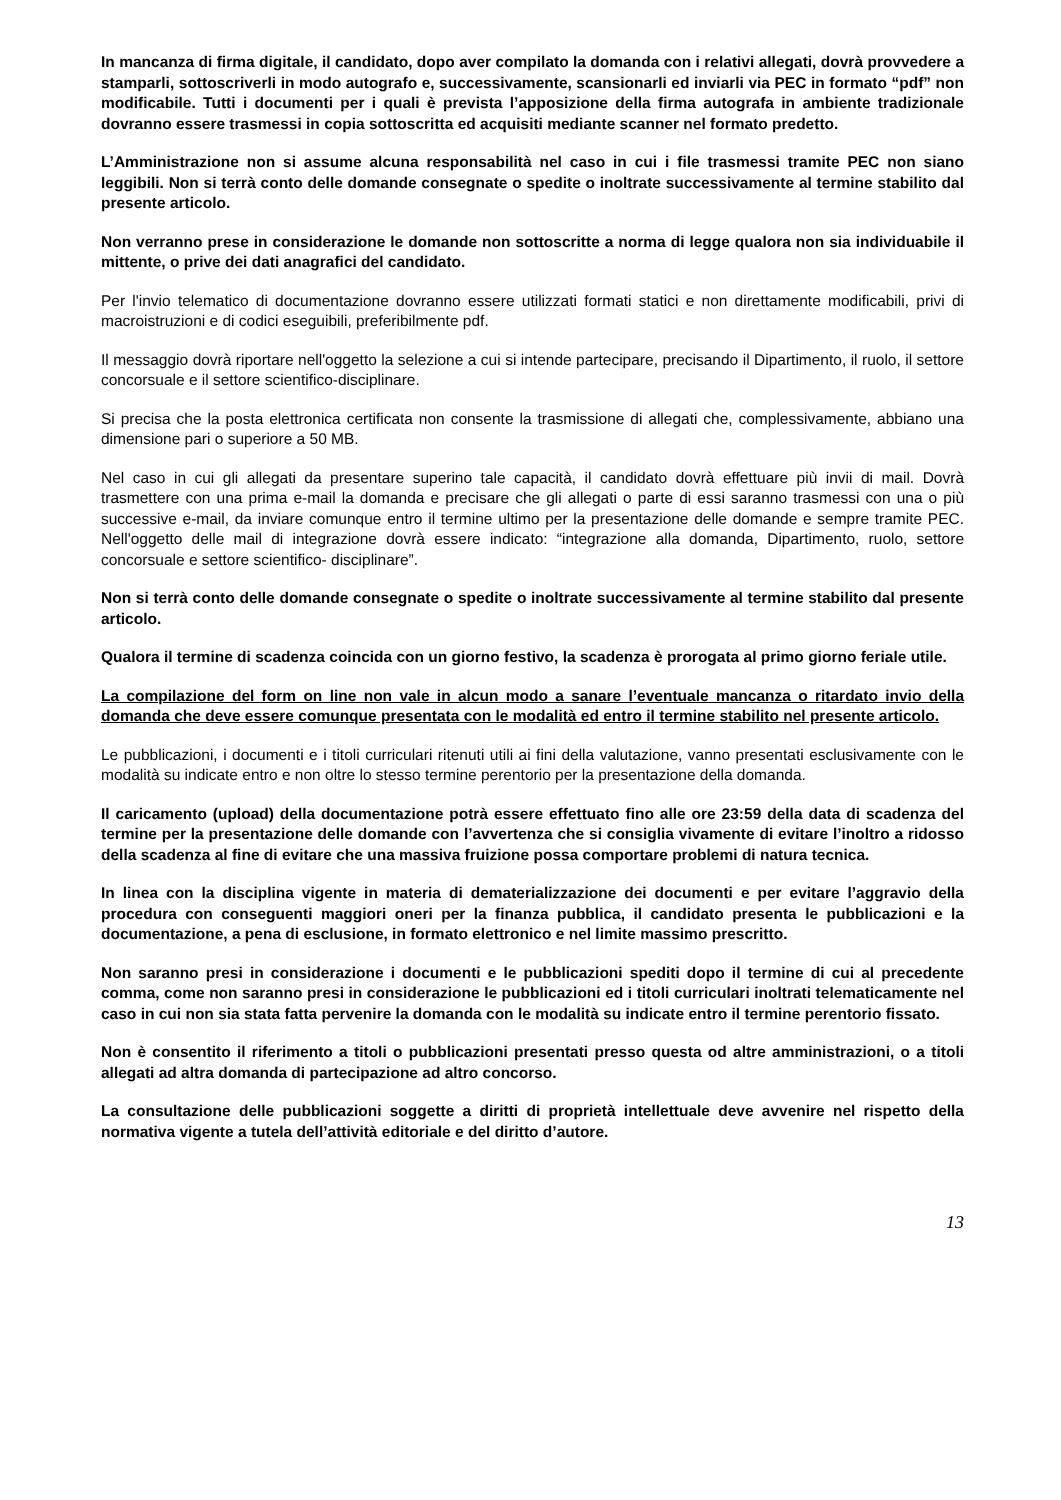In mancanza di firma digitale, il candidato, dopo aver compilato la domanda con i relativi allegati, dovrà provvedere a stamparli, sottoscriverli in modo autografo e, successivamente, scansionarli ed inviarli via PEC in formato “pdf” non modificabile. Tutti i documenti per i quali è prevista l’apposizione della firma autografa in ambiente tradizionale dovranno essere trasmessi in copia sottoscritta ed acquisiti mediante scanner nel formato predetto.
L’Amministrazione non si assume alcuna responsabilità nel caso in cui i file trasmessi tramite PEC non siano leggibili. Non si terrà conto delle domande consegnate o spedite o inoltrate successivamente al termine stabilito dal presente articolo.
Non verranno prese in considerazione le domande non sottoscritte a norma di legge qualora non sia individuabile il mittente, o prive dei dati anagrafici del candidato.
Per l'invio telematico di documentazione dovranno essere utilizzati formati statici e non direttamente modificabili, privi di macroistruzioni e di codici eseguibili, preferibilmente pdf.
Il messaggio dovrà riportare nell'oggetto la selezione a cui si intende partecipare, precisando il Dipartimento, il ruolo, il settore concorsuale e il settore scientifico-disciplinare.
Si precisa che la posta elettronica certificata non consente la trasmissione di allegati che, complessivamente, abbiano una dimensione pari o superiore a 50 MB.
Nel caso in cui gli allegati da presentare superino tale capacità, il candidato dovrà effettuare più invii di mail. Dovrà trasmettere con una prima e-mail la domanda e precisare che gli allegati o parte di essi saranno trasmessi con una o più successive e-mail, da inviare comunque entro il termine ultimo per la presentazione delle domande e sempre tramite PEC. Nell'oggetto delle mail di integrazione dovrà essere indicato: “integrazione alla domanda, Dipartimento, ruolo, settore concorsuale e settore scientifico- disciplinare”.
Non si terrà conto delle domande consegnate o spedite o inoltrate successivamente al termine stabilito dal presente articolo.
Qualora il termine di scadenza coincida con un giorno festivo, la scadenza è prorogata al primo giorno feriale utile.
La compilazione del form on line non vale in alcun modo a sanare l’eventuale mancanza o ritardato invio della domanda che deve essere comunque presentata con le modalità ed entro il termine stabilito nel presente articolo.
Le pubblicazioni, i documenti e i titoli curriculari ritenuti utili ai fini della valutazione, vanno presentati esclusivamente con le modalità su indicate entro e non oltre lo stesso termine perentorio per la presentazione della domanda.
Il caricamento (upload) della documentazione potrà essere effettuato fino alle ore 23:59 della data di scadenza del termine per la presentazione delle domande con l’avvertenza che si consiglia vivamente di evitare l’inoltro a ridosso della scadenza al fine di evitare che una massiva fruizione possa comportare problemi di natura tecnica.
In linea con la disciplina vigente in materia di dematerializzazione dei documenti e per evitare l’aggravio della procedura con conseguenti maggiori oneri per la finanza pubblica, il candidato presenta le pubblicazioni e la documentazione, a pena di esclusione, in formato elettronico e nel limite massimo prescritto.
Non saranno presi in considerazione i documenti e le pubblicazioni spediti dopo il termine di cui al precedente comma, come non saranno presi in considerazione le pubblicazioni ed i titoli curriculari inoltrati telematicamente nel caso in cui non sia stata fatta pervenire la domanda con le modalità su indicate entro il termine perentorio fissato.
Non è consentito il riferimento a titoli o pubblicazioni presentati presso questa od altre amministrazioni, o a titoli allegati ad altra domanda di partecipazione ad altro concorso.
La consultazione delle pubblicazioni soggette a diritti di proprietà intellettuale deve avvenire nel rispetto della normativa vigente a tutela dell’attività editoriale e del diritto d’autore.
13